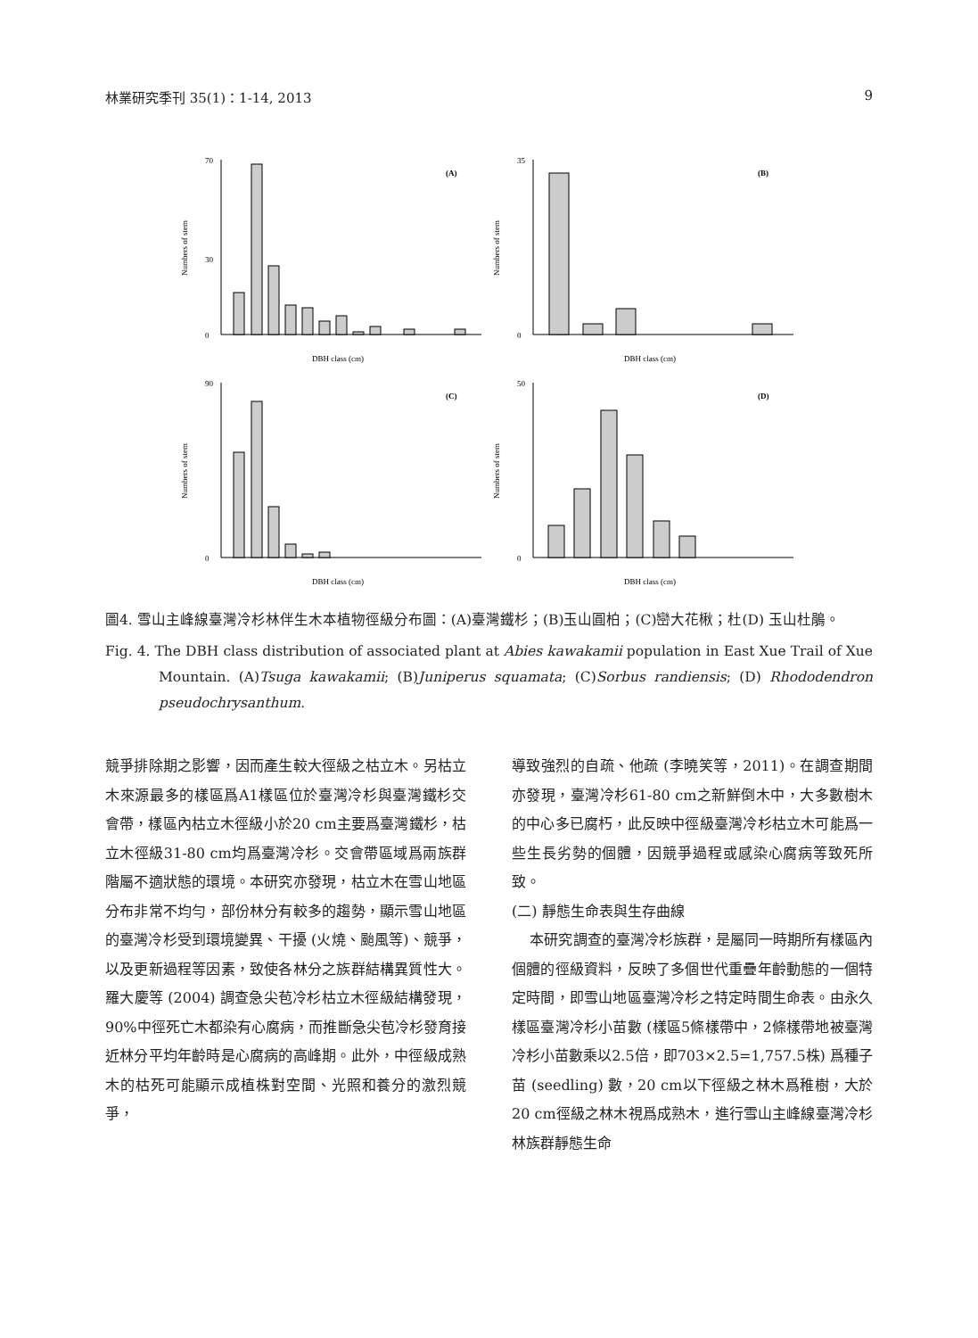林業研究季刊 35(1)：1-14, 2013 9
(A)
Numbers of stem
0
30
70
DBH class (cm)
(B)
Numbers of stem
0
35
DBH class (cm)
(C)
Numbers of stem
0
90
DBH class (cm)
(D)
Numbers of stem
0
50
DBH class (cm)
圖4. 雪山主峰線臺灣冷杉林伴生木本植物徑級分布圖：(A)臺灣鐵杉；(B)玉山圓柏；(C)巒大花楸；杜(D) 玉山杜鵑。
Fig. 4. The DBH class distribution of associated plant at Abies kawakamii population in East Xue Trail of Xue Mountain. (A)Tsuga kawakamii; (B)Juniperus squamata; (C)Sorbus randiensis; (D) Rhododendron pseudochrysanthum.
競爭排除期之影響，因而產生較大徑級之枯立木。另枯立木來源最多的樣區爲A1樣區位於臺灣冷杉與臺灣鐵杉交會帶，樣區內枯立木徑級小於20 cm主要爲臺灣鐵杉，枯立木徑級31-80 cm均爲臺灣冷杉。交會帶區域爲兩族群階屬不適狀態的環境。本研究亦發現，枯立木在雪山地區分布非常不均勻，部份林分有較多的趨勢，顯示雪山地區的臺灣冷杉受到環境變異、干擾 (火燒、颱風等)、競爭，以及更新過程等因素，致使各林分之族群結構異質性大。羅大慶等 (2004) 調查急尖苞冷杉枯立木徑級結構發現，90%中徑死亡木都染有心腐病，而推斷急尖苞冷杉發育接近林分平均年齡時是心腐病的高峰期。此外，中徑級成熟木的枯死可能顯示成植株對空間、光照和養分的激烈競爭，
導致強烈的自疏、他疏 (李曉笑等，2011)。在調查期間亦發現，臺灣冷杉61-80 cm之新鮮倒木中，大多數樹木的中心多已腐朽，此反映中徑級臺灣冷杉枯立木可能爲一些生長劣勢的個體，因競爭過程或感染心腐病等致死所致。
(二) 靜態生命表與生存曲線
本研究調查的臺灣冷杉族群，是屬同一時期所有樣區內個體的徑級資料，反映了多個世代重疊年齡動態的一個特定時間，即雪山地區臺灣冷杉之特定時間生命表。由永久樣區臺灣冷杉小苗數 (樣區5條樣帶中，2條樣帶地被臺灣冷杉小苗數乘以2.5倍，即703×2.5=1,757.5株) 爲種子苗 (seedling) 數，20 cm以下徑級之林木爲稚樹，大於20 cm徑級之林木視爲成熟木，進行雪山主峰線臺灣冷杉林族群靜態生命